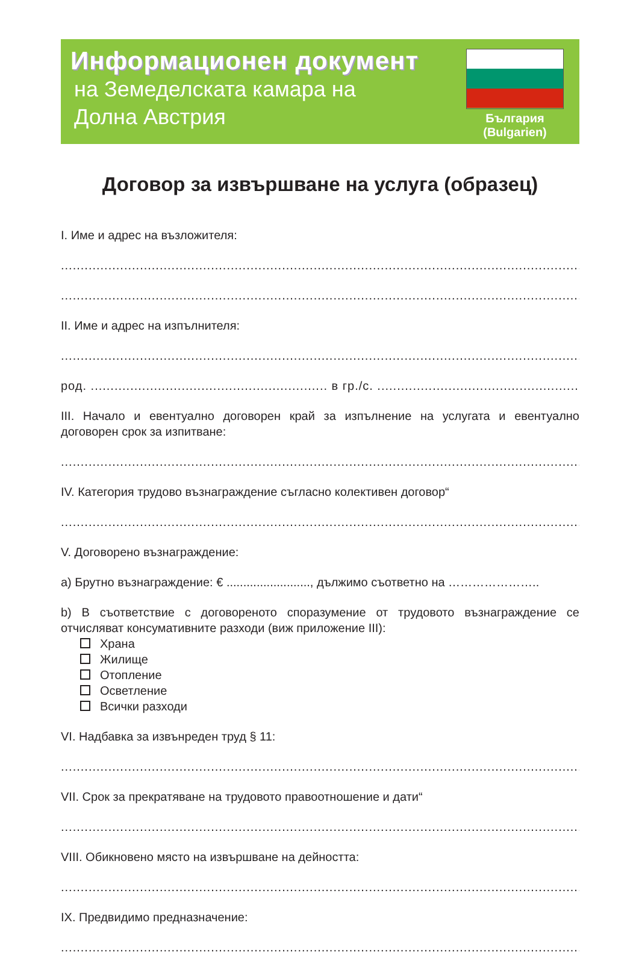Информационен документ
на Земеделската камара на
Долна Австрия
България
(Bulgarien)
Договор за извършване на услуга (образец)
I. Име и адрес на възложителя:
...........................................................................................................................................................
...........................................................................................................................................................
II. Име и адрес на изпълнителя:
...........................................................................................................................................................
род. ............................................................ в гр./с. ......................................................................
III. Начало и евентуално договорен край за изпълнение на услугата и евентуално договорен срок за изпитване:
...........................................................................................................................................................
IV. Категория трудово възнаграждение съгласно колективен договор“
...........................................................................................................................................................
V. Договорено възнаграждение:
а) Брутно възнаграждение: € ........................., дължимо съответно на …………………..
b) В съответствие с договореното споразумение от трудовото възнаграждение се отчисляват консумативните разходи (виж приложение III):
Храна
Жилище
Отопление
Осветление
Всички разходи
VI. Надбавка за извънреден труд § 11:
...........................................................................................................................................................
VII. Срок за прекратяване на трудовото правоотношение и дати“
...........................................................................................................................................................
VIII. Обикновено място на извършване на дейността:
...........................................................................................................................................................
IX. Предвидимо предназначение:
...........................................................................................................................................................